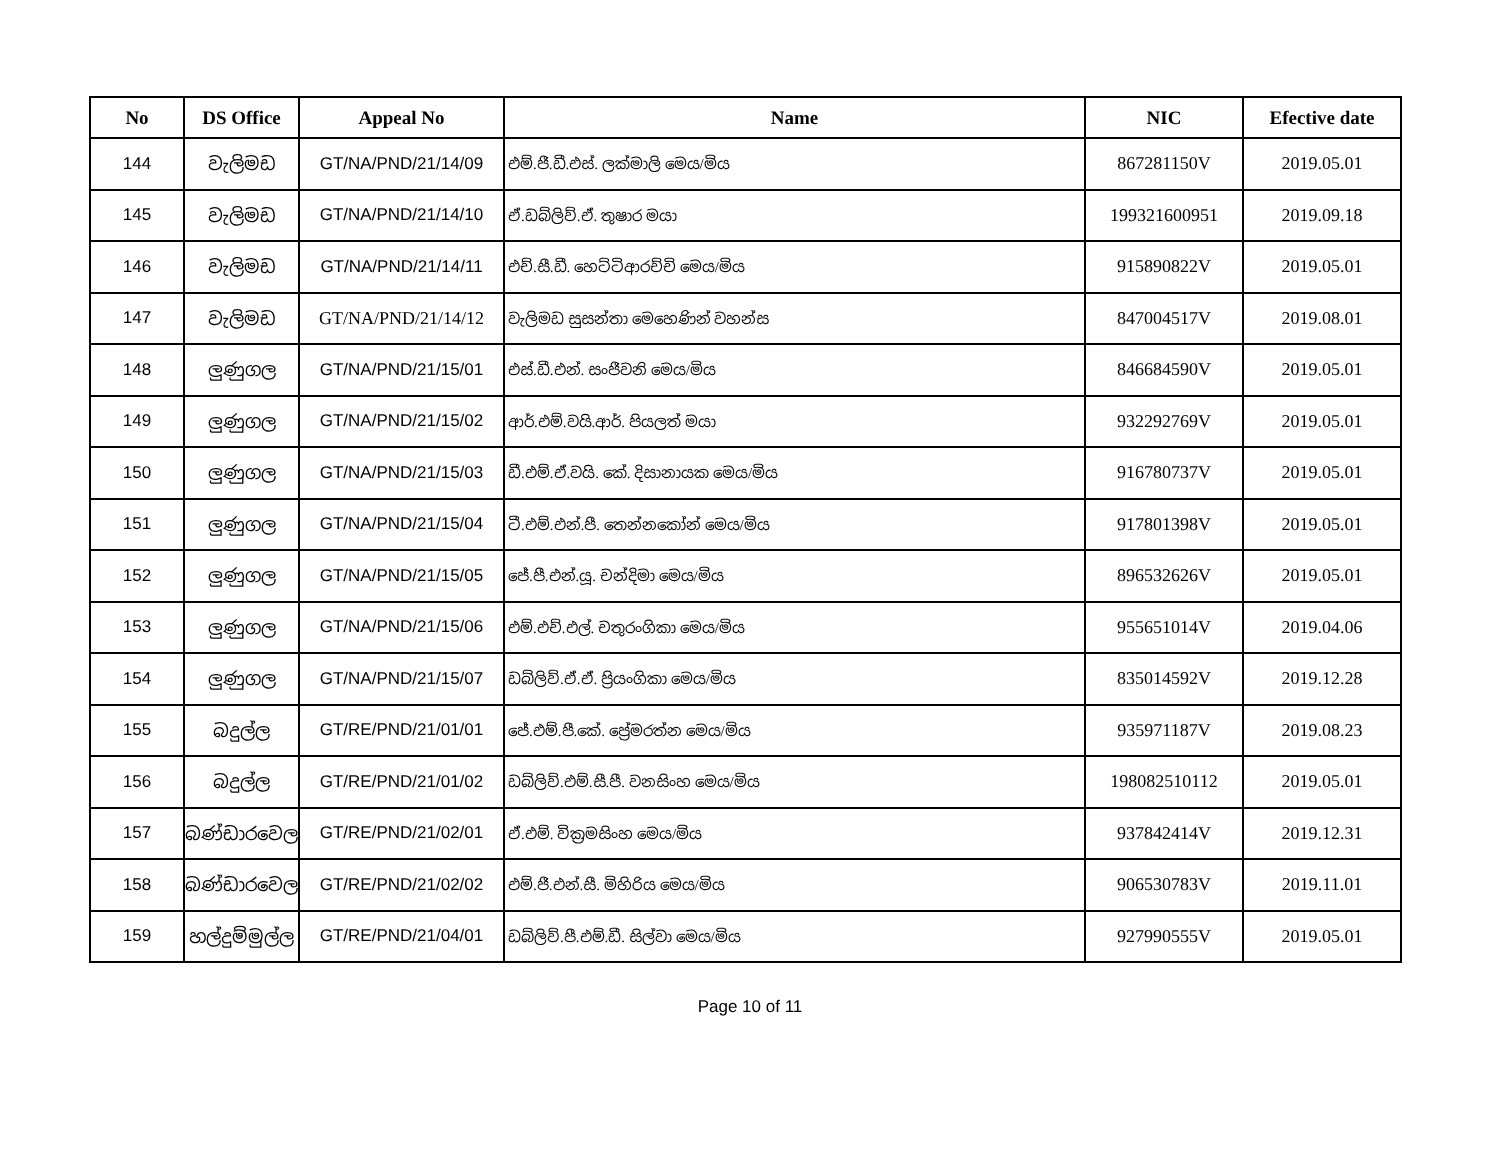| No | DS Office | Appeal No | Name | NIC | Efective date |
| --- | --- | --- | --- | --- | --- |
| 144 | වැලිමඩ | GT/NA/PND/21/14/09 | එම්.ජී.ඩී.එස්. ලක්මාලි මෙය/මිය | 867281150V | 2019.05.01 |
| 145 | වැලිමඩ | GT/NA/PND/21/14/10 | ඒ.ඩබ්ලිව්.ඒ. තුෂාර මයා | 199321600951 | 2019.09.18 |
| 146 | වැලිමඩ | GT/NA/PND/21/14/11 | එච්.සී.ඩී. හෙට්ටිආරච්චි මෙය/මිය | 915890822V | 2019.05.01 |
| 147 | වැලිමඩ | GT/NA/PND/21/14/12 | වැලිමඩ සුසන්තා මෙහෙණින් වහන්ස | 847004517V | 2019.08.01 |
| 148 | ලුණුගල | GT/NA/PND/21/15/01 | එස්.ඩී.එන්. සංජීවනි මෙය/මිය | 846684590V | 2019.05.01 |
| 149 | ලුණුගල | GT/NA/PND/21/15/02 | ආර්.එම්.වයි.ආර්. පියලත් මයා | 932292769V | 2019.05.01 |
| 150 | ලුණුගල | GT/NA/PND/21/15/03 | ඩී.එම්.ඒ.වයි. කේ. දිසානායක මෙය/මිය | 916780737V | 2019.05.01 |
| 151 | ලුණුගල | GT/NA/PND/21/15/04 | ටී.එම්.එන්.පී. තෙන්නකෝන් මෙය/මිය | 917801398V | 2019.05.01 |
| 152 | ලුණුගල | GT/NA/PND/21/15/05 | ජේ.පී.එන්.යූ. චන්දිමා මෙය/මිය | 896532626V | 2019.05.01 |
| 153 | ලුණුගල | GT/NA/PND/21/15/06 | එම්.එච්.එල්. චතුරංගිකා මෙය/මිය | 955651014V | 2019.04.06 |
| 154 | ලුණුගල | GT/NA/PND/21/15/07 | ඩබ්ලිව්.ඒ.ඒ. ප්‍රියංගිකා මෙය/මිය | 835014592V | 2019.12.28 |
| 155 | බදුල්ල | GT/RE/PND/21/01/01 | ජේ.එම්.පී.කේ. ප්‍රේමරත්න මෙය/මිය | 935971187V | 2019.08.23 |
| 156 | බදුල්ල | GT/RE/PND/21/01/02 | ඩබ්ලිව්.එම්.සී.පී. වනසිංහ මෙය/මිය | 198082510112 | 2019.05.01 |
| 157 | බණ්ඩාරවෙල | GT/RE/PND/21/02/01 | ඒ.එම්. වික්‍රමසිංහ මෙය/මිය | 937842414V | 2019.12.31 |
| 158 | බණ්ඩාරවෙල | GT/RE/PND/21/02/02 | එම්.ජී.එන්.සී. මිහිරිය මෙය/මිය | 906530783V | 2019.11.01 |
| 159 | හල්දුම්මුල්ල | GT/RE/PND/21/04/01 | ඩබ්ලිව්.පී.එම්.ඩී. සිල්වා මෙය/මිය | 927990555V | 2019.05.01 |
Page 10 of 11